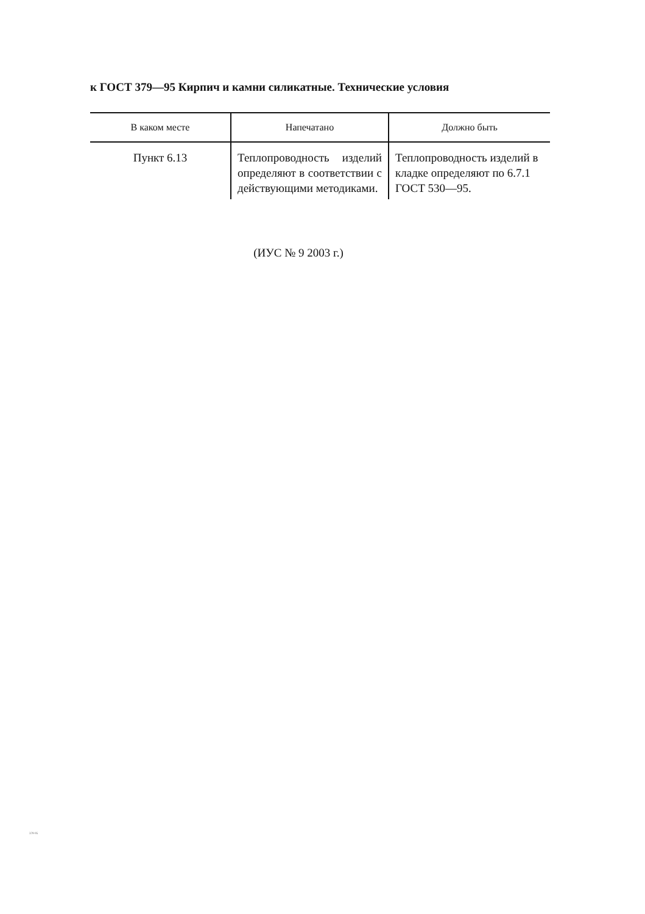к ГОСТ 379—95 Кирпич и камни силикатные. Технические условия
| В каком месте | Напечатано | Должно быть |
| --- | --- | --- |
| Пункт 6.13 | Теплопроводность изделий определяют в соответствии с действующими методиками. | Теплопроводность изделий в кладке определяют по 6.7.1 ГОСТ 530—95. |
(ИУС № 9 2003 г.)
379-95